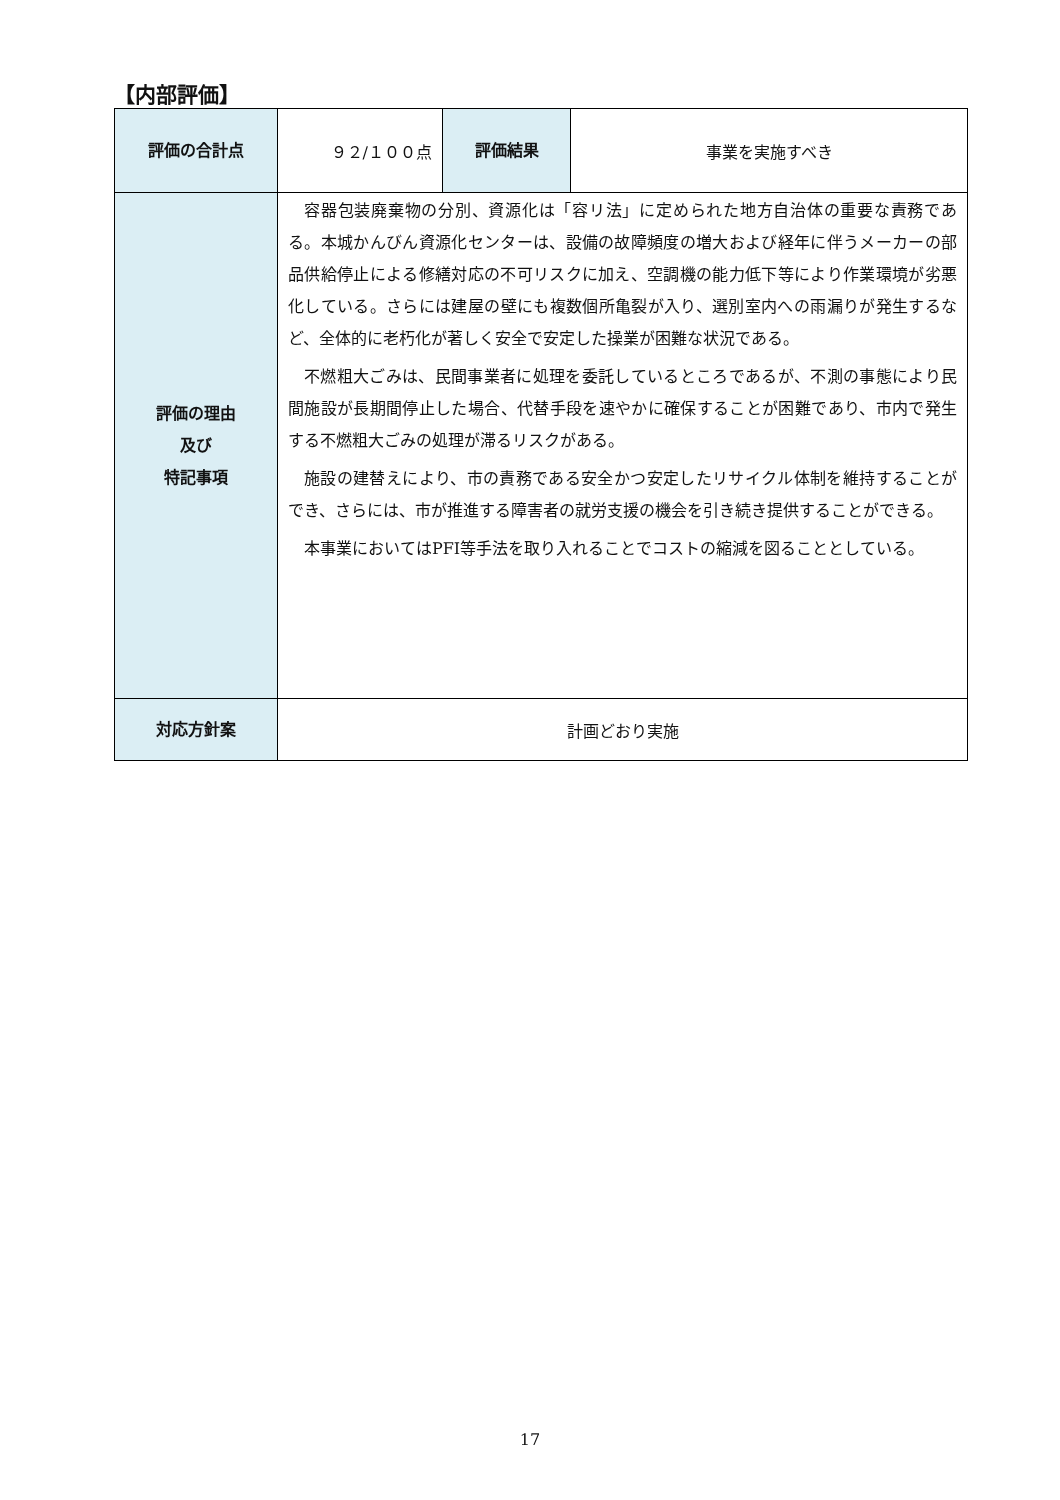【内部評価】
| 評価の合計点 | ９２/１００点 | 評価結果 | 事業を実施すべき |
| 評価の理由 及び 特記事項 | 容器包装廃棄物の分別、資源化は「容リ法」に定められた地方自治体の重要な責務である。本城かんびん資源化センターは、設備の故障頻度の増大および経年に伴うメーカーの部品供給停止による修繕対応の不可リスクに加え、空調機の能力低下等により作業環境が劣悪化している。さらには建屋の壁にも複数個所亀裂が入り、選別室内への雨漏りが発生するなど、全体的に老朽化が著しく安全で安定した操業が困難な状況である。 不燃粗大ごみは、民間事業者に処理を委託しているところであるが、不測の事態により民間施設が長期間停止した場合、代替手段を速やかに確保することが困難であり、市内で発生する不燃粗大ごみの処理が滞るリスクがある。 施設の建替えにより、市の責務である安全かつ安定したリサイクル体制を維持することができ、さらには、市が推進する障害者の就労支援の機会を引き続き提供することができる。 本事業においてはPFI等手法を取り入れることでコストの縮減を図ることとしている。 | | |
| 対応方針案 | 計画どおり実施 | | |
17